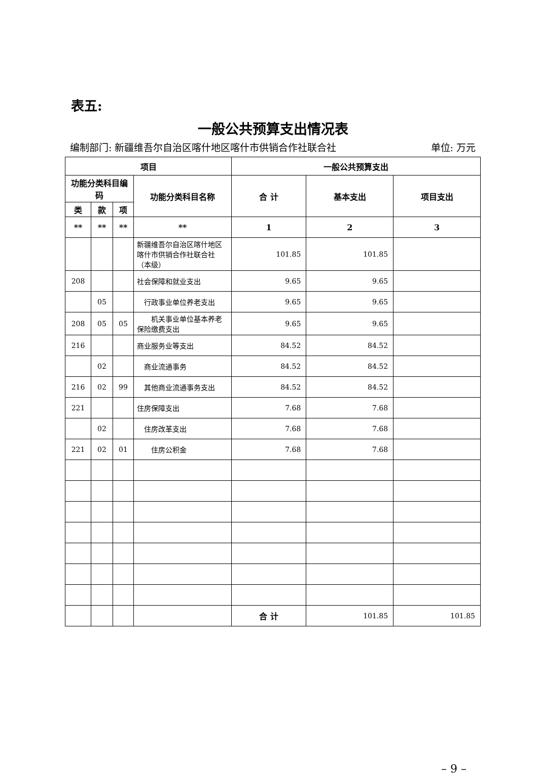表五:
一般公共预算支出情况表
编制部门: 新疆维吾尔自治区喀什地区喀什市供销合作社联合社 单位: 万元
| 项目 | | | | 一般公共预算支出 | | |
| --- | --- | --- | --- | --- | --- | --- |
| 功能分类科目编码 | | | 功能分类科目名称 | 合 计 | 基本支出 | 项目支出 |
| 类 | 款 | 项 | | | | |
| ** | ** | ** | ** | 1 | 2 | 3 |
| | | | 新疆维吾尔自治区喀什地区喀什市供销合作社联合社（本级） | 101.85 | 101.85 | |
| 208 | | | 社会保障和就业支出 | 9.65 | 9.65 | |
| | 05 | | 行政事业单位养老支出 | 9.65 | 9.65 | |
| 208 | 05 | 05 | 机关事业单位基本养老保险缴费支出 | 9.65 | 9.65 | |
| 216 | | | 商业服务业等支出 | 84.52 | 84.52 | |
| | 02 | | 商业流通事务 | 84.52 | 84.52 | |
| 216 | 02 | 99 | 其他商业流通事务支出 | 84.52 | 84.52 | |
| 221 | | | 住房保障支出 | 7.68 | 7.68 | |
| | 02 | | 住房改革支出 | 7.68 | 7.68 | |
| 221 | 02 | 01 | 住房公积金 | 7.68 | 7.68 | |
| | | | | 合 计 | 101.85 | 101.85 |
– 9 –